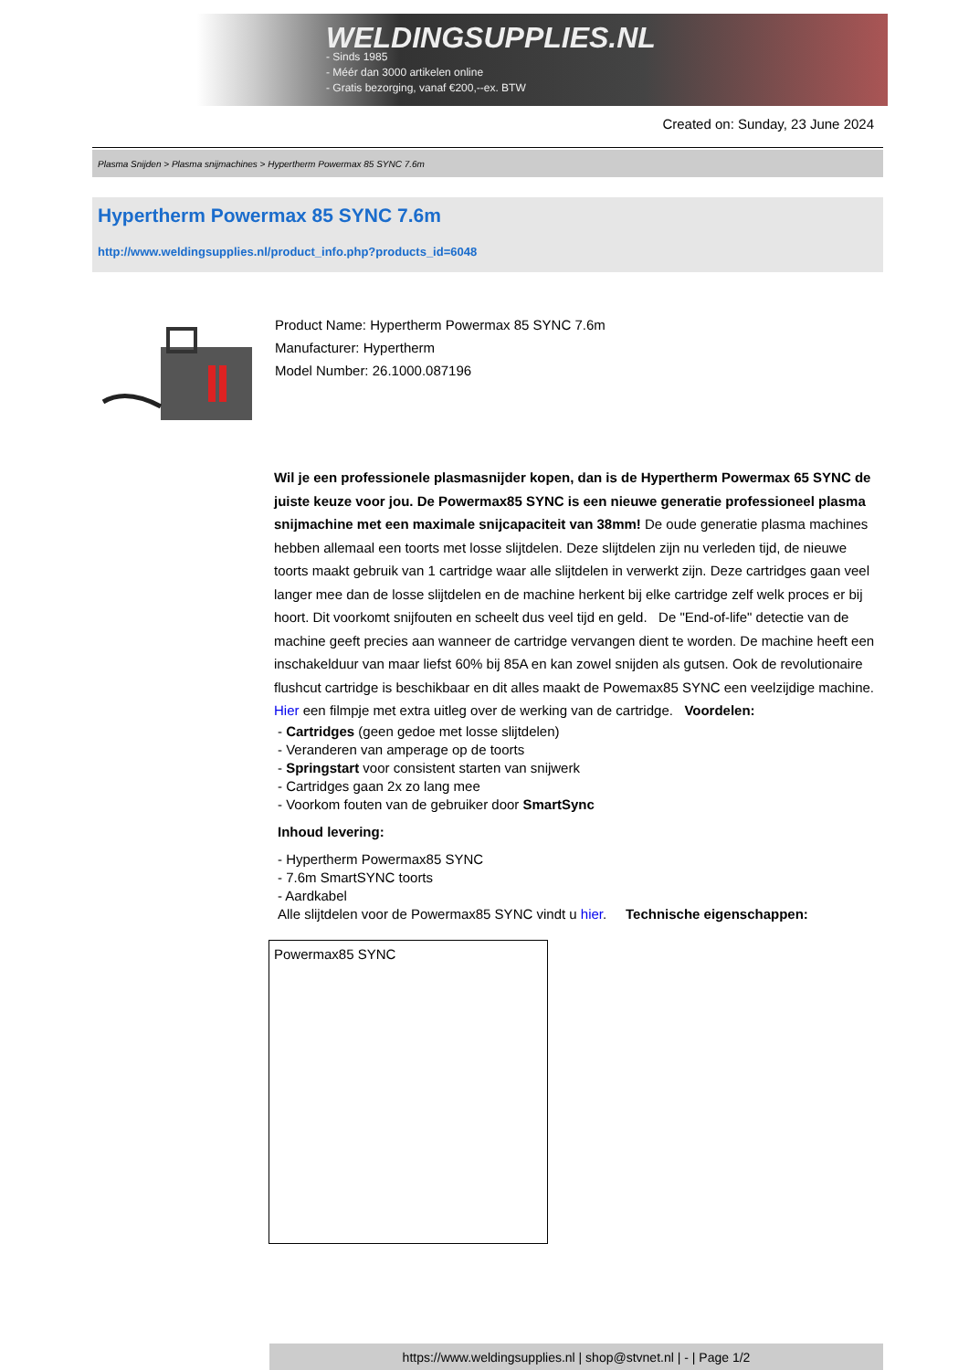WELDINGSUPPLIES.NL
- Sinds 1985
- Méér dan 3000 artikelen online
- Gratis bezorging, vanaf €200,--ex. BTW
Created on: Sunday, 23 June 2024
Plasma Snijden > Plasma snijmachines > Hypertherm Powermax 85 SYNC 7.6m
Hypertherm Powermax 85 SYNC 7.6m
http://www.weldingsupplies.nl/product_info.php?products_id=6048
Product Name: Hypertherm Powermax 85 SYNC 7.6m
Manufacturer: Hypertherm
Model Number: 26.1000.087196
Wil je een professionele plasmasnijder kopen, dan is de Hypertherm Powermax 65 SYNC de juiste keuze voor jou. De Powermax85 SYNC is een nieuwe generatie professioneel plasma snijmachine met een maximale snijcapaciteit van 38mm! De oude generatie plasma machines hebben allemaal een toorts met losse slijtdelen. Deze slijtdelen zijn nu verleden tijd, de nieuwe toorts maakt gebruik van 1 cartridge waar alle slijtdelen in verwerkt zijn. Deze cartridges gaan veel langer mee dan de losse slijtdelen en de machine herkent bij elke cartridge zelf welk proces er bij hoort. Dit voorkomt snijfouten en scheelt dus veel tijd en geld. De "End-of-life" detectie van de machine geeft precies aan wanneer de cartridge vervangen dient te worden. De machine heeft een inschakelduur van maar liefst 60% bij 85A en kan zowel snijden als gutsen. Ook de revolutionaire flushcut cartridge is beschikbaar en dit alles maakt de Powemax85 SYNC een veelzijdige machine. Hier een filmpje met extra uitleg over de werking van de cartridge. Voordelen:
- Cartridges (geen gedoe met losse slijtdelen)
- Veranderen van amperage op de toorts
- Springstart voor consistent starten van snijwerk
- Cartridges gaan 2x zo lang mee
- Voorkom fouten van de gebruiker door SmartSync
Inhoud levering:
- Hypertherm Powermax85 SYNC
- 7.6m SmartSYNC toorts
- Aardkabel
Alle slijtdelen voor de Powermax85 SYNC vindt u hier. Technische eigenschappen:
| Powermax85 SYNC |
https://www.weldingsupplies.nl | shop@stvnet.nl | - | Page 1/2